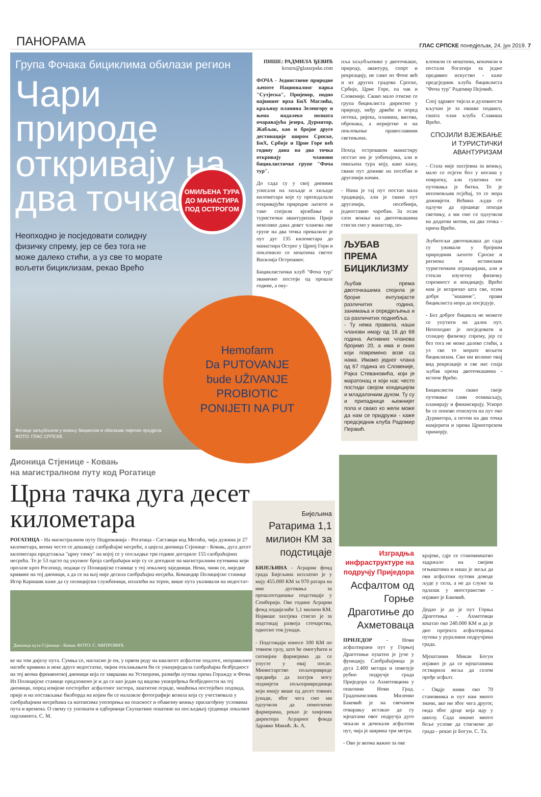ПАНОРАМА ГЛАС СРПСКЕ понедјељак, 24. јун 2019. 7
Група Фочака бициклима обилази регион
Чари природе откривају на два точка
Неопходно је посједовати солидну физичку спрему, јер се без тога не може далеко стићи, а уз све то морате вољети бициклизам, рекао Врећо
ОМИЉЕНА ТУРА ДО МАНАСТИРА ПОД ОСТРОГОМ
Фочаци заљубљени у вожњу бициклом и обилазак лијепих предјела
ФОТО: ГЛАС СРПСКЕ
ПИШЕ: РАДМИЛА ЂЕВИЋ
krozrs@glassrpske.com
ФОЧА - Јединствене природне љепоте Националног парка "Сутјеска", Пријевор, подно највишег врха БиХ Маглића, краљицу планина Зеленгору и њена надалеко позната очаравајућа језера, Дурмитор, Жабљак, као и бројне друге дестинације широм Српске, БиХ, Србије и Црне Горе већ годину дана на два точка откривају чланови бициклистичке групе "Фоча тур".
До сада су у свој дневник уписали на хиљаде и хиљаде километара које су препедалали откривајући природне љепоте и тако спојили вјежбање и туристички авантуризам. Прије неколико дана девет чланова ове групе на два точка превалило је пут дуг 135 километара до манастира Острог у Црној Гори и поклонило се моштима светог Василија Острошког.
Бициклистички клуб "Фоча тур" званично постоји од прошле године, а оку-
пља заљубљенике у двоточкаше, природу, авантуру, спорт и рекреацију, не само из Фоче већ и из других градова Српске, Србије, Црне Горе, па чак и Словеније. Свако мало отисне се група бициклиста директно у природу, међу дрвеће и поред потока, ријека, планина, висова, обронака, а неријетко и на поклоњење православним светињама.
Поход острошком манастиру постао им је уобичајена, али и омиљена тура коју, како кажу, сваки пут доживе на посебан и другачији начин.
- Нама је тај пут постао мала традиција, али је сваки пут другачији, посебнији, једноставно чаробан. За осам сати вожње на двоточкашима стигли смо у манастир, по-
ЉУБАВ ПРЕМА БИЦИКЛИЗМУ
Љубав према двоточкашима спојила је бројне ентузијасте различитих година, занимања и опредјељења и са различитих поднебља.
- Ту нема правила, наши чланови имају од 16 до 68 година. Активних чланова бројимо 20, а има и оних који повремено возе са нама. Имамо једног члана од 67 година из Словеније, Рајка Стевановића, који је маратонац и који нас често постиди својом кондицијом и младалачким духом. Ту су и припаднице њежнијег пола и свако ко жели може да нам се придружи - каже предсједник клуба Радомир Пејовић.
клонили се моштима, коначили и постали богатији за једно предивно искуство - каже предсједник клуба бициклиста "Фоча тур" Радомир Пејовић.
Спој здравог тијела и духовности кључан је за овакве подвиге, смatra члан клуба Славиша Врећо.
СПОЈИЛИ ВЈЕЖБАЊЕ И ТУРИСТИЧКИ АВАНТУРИЗАМ
- Стаза није захтјевна за вожњу, мало се осјети бол у ногама у повратку, али суштина тог путовања је битна. То је непоновљив осјећај, то се мора доживјети. Већина људи се одлучи да пјешице походи светињу, а ми смо се одлучили на додатни мотив, на два точка - прича Врећо.
Љубитељи двотошкаша до сада су уживали у бројним природним љепоте Српске и региона и истинским туристичким атракцијама, али и стекли изузетну физичку спремност и кондицију. Врећо нам је испричао шта све, осим добре "машине", прави бициклиста мора да посједује.
- Без доброг бицикла не можете се упутити на далек пут. Неопходно је посједовати и солидну физичку спрему, јер се без тога не може далеко стићи, а уз све то морате вољети бициклизам. Сви ми волимо овај вид рекреације и све нас спаја љубав према двоточкашима - истиче Врећо.
Бициклисти свако своје путовање сами осмишљају, планирају и финансирају. Ускоро ће се поново отиснути на пут око Дурмитора, а потом на два точка намјерити и према Црногорском приморју.
Hemofarm
Da PUTOVANJE
bude UŽIVANJE
PROBIOTIC
PONIJETI NA PUT
Дионица Стјенице - Ковањ
на магистралном путу код Рогатице
Црна тачка дуга десет километара
РОГАТИЦА - На магистралном путу Подроманија - Рогатица - Саставци код Месића, чија дужина је 27 километара, веома често се дешавају саобраћајне несреће, а цијела дионица Стјенице - Ковањ, дуга десет километара представља "црну тачку" на којој се у посљедње три године догодило 155 саобраћајних несрећа. То је 53 одсто од укупног броја саобраћајки које су се догодиле на магистралним путевима који пролазе кроз Рогатицу, подаци су Полицијске станице у тој локалној заједници. Нема, чини се, ниједне кривине на тој дионици, а да се на њој није десила саобраћајна несрећа. Командир Полицијске станице Игор Каришик каже да су полицијски службеници, излазећи на терен, више пута указивали на недостат-
Дионица пута Стјенице - Ковањ ФОТО: С. МИТРОВИЋ
ке на том дијелу пута. Сумња се, нагласио је он, у првом реду на квалитет асфалтне подлоге, неправилног нагибе кривина и неке друге недостатке, чијим отклањањем би се унаприједила саобраћајна безбједност на тој веома фреквентној дионици која се завршава на Устипрачи, размеђи путева према Горажду и Фочи. Из Полицијске станице предложено је и да се као један од видова унапређења безбједности на тој дионици, поред измјене постојећег асфалтног застора, заштитне ограде, чишћења постојећих подзида, прије и на постављање билборда на којим би се налазиле фотографије возила која су учествовала у саобраћајним несрећама са натписима упозорења на опасност и обавезну вожњу прилагођену условима пута и времена. О свему су упознати и одборници Скупштине општине на посљедњој сједници локалног парламента. С. М.
Бијељина
Ратарима 1,1 милион КМ за подстицаје
БИЈЕЉИНА - Аграрни фонд града Бијељина исплатио је у мају 455.000 КМ за 970 ратара на име дуговања за прошлогодишње подстицаје у Семберији. Ове године Аграрни фонд подијелиће 1,1 милион КМ. Највише захтјева стигло је за подстицај развоја сточарства, односно тов јунади.
- Подстицаји износе 100 КМ по товном грлу, што ће омогућити и ситнијим фармерима да се упусте у овај посао. Министарство пољопривреде предвиђа да захтјев могу поднијети пољопривредници који имају више од десет товних јунади, због чега смо ми одлучили да помогнемо фармерима, рекао је замјеник директора Аграрног фонда Здравко Микић. Љ. А.
Изградња инфраструктуре на подручју Приједора
Асфалтом од Горње Драготиње до Ахметоваца
ПРИЈЕДОР - Нови асфалтирани пут у Горњој Драготињи пуштен је јуче у функцију. Саобраћајница је дуга 2.400 метара и повезује рубно подручје града Приједора са Ахметовцима у општини Нови Град. Градоначелник Миленко Баковић је на свечаном отварању истакао да су мјештани овог подручја дуго чекали и дочекали асфалтни пут, чија је ширина три метра.
- Ово је веома важно за ове
крајеве, гдје се становништво задржало на својим огњиштима и наша је жеља да ови асфалтни путеви доводе људе у села, а не да служе за одлазак у иностранство - изјавио је Баковић.
Додао је да је пут Горња Драготиња - Ахметовци коштао око 240.000 КМ и да је дио пројекта асфалтирања путева у руралним подручјима града.
Мјештанин Микан Богун изјавио је да се мјештанима остварила жеља да селом прође асфалт.
- Овдје живи око 70 становника и пут нам много значи, ако ни због чега другог, онда због дјеце која иду у школу. Сада имамо много боље услове да стигнемо до града - рекао је Богун. С. Та.